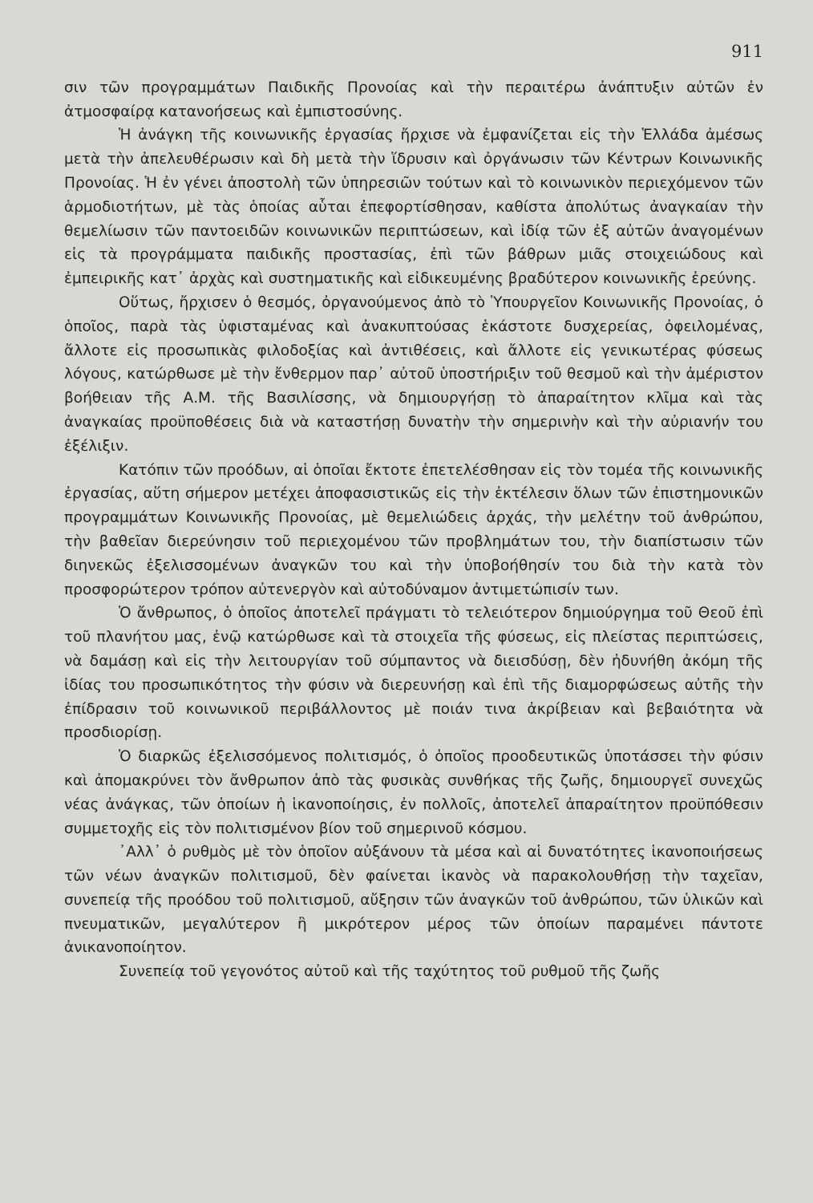911
σιν τῶν προγραμμάτων Παιδικῆς Προνοίας καὶ τὴν περαιτέρω ἀνάπτυξιν αὐτῶν ἐν ἀτμοσφαίρᾳ κατανοήσεως καὶ ἐμπιστοσύνης.
Ἡ ἀνάγκη τῆς κοινωνικῆς ἐργασίας ἤρχισε νὰ ἐμφανίζεται εἰς τὴν Ἑλλάδα ἀμέσως μετὰ τὴν ἀπελευθέρωσιν καὶ δὴ μετὰ τὴν ἵδρυσιν καὶ ὀργάνωσιν τῶν Κέντρων Κοινωνικῆς Προνοίας. Ἡ ἐν γένει ἀποστολὴ τῶν ὑπηρεσιῶν τούτων καὶ τὸ κοινωνικὸν περιεχόμενον τῶν ἁρμοδιοτήτων, μὲ τὰς ὁποίας αὗται ἐπεφορτίσθησαν, καθίστα ἀπολύτως ἀναγκαίαν τὴν θεμελίωσιν τῶν παντοειδῶν κοινωνικῶν περιπτώσεων, καὶ ἰδίᾳ τῶν ἐξ αὐτῶν ἀναγομένων εἰς τὰ προγράμματα παιδικῆς προστασίας, ἐπὶ τῶν βάθρων μιᾶς στοιχειώδους καὶ ἐμπειρικῆς κατ᾽ ἀρχὰς καὶ συστηματικῆς καὶ εἰδικευμένης βραδύτερον κοινωνικῆς ἐρεύνης.
Οὕτως, ἤρχισεν ὁ θεσμός, ὀργανούμενος ἀπὸ τὸ Ὑπουργεῖον Κοινωνικῆς Προνοίας, ὁ ὁποῖος, παρὰ τὰς ὑφισταμένας καὶ ἀνακυπτούσας ἑκάστοτε δυσχερείας, ὀφειλομένας, ἄλλοτε εἰς προσωπικὰς φιλοδοξίας καὶ ἀντιθέσεις, καὶ ἄλλοτε εἰς γενικωτέρας φύσεως λόγους, κατώρθωσε μὲ τὴν ἔνθερμον παρ᾽ αὐτοῦ ὑποστήριξιν τοῦ θεσμοῦ καὶ τὴν ἀμέριστον βοήθειαν τῆς Α.Μ. τῆς Βασιλίσσης, νὰ δημιουργήσῃ τὸ ἀπαραίτητον κλῖμα καὶ τὰς ἀναγκαίας προϋποθέσεις διὰ νὰ καταστήσῃ δυνατὴν τὴν σημερινὴν καὶ τὴν αὐριανήν του ἐξέλιξιν.
Κατόπιν τῶν προόδων, αἱ ὁποῖαι ἔκτοτε ἐπετελέσθησαν εἰς τὸν τομέα τῆς κοινωνικῆς ἐργασίας, αὕτη σήμερον μετέχει ἀποφασιστικῶς εἰς τὴν ἐκτέλεσιν ὅλων τῶν ἐπιστημονικῶν προγραμμάτων Κοινωνικῆς Προνοίας, μὲ θεμελιώδεις ἀρχάς, τὴν μελέτην τοῦ ἀνθρώπου, τὴν βαθεῖαν διερεύνησιν τοῦ περιεχομένου τῶν προβλημάτων του, τὴν διαπίστωσιν τῶν διηνεκῶς ἐξελισσομένων ἀναγκῶν του καὶ τὴν ὑποβοήθησίν του διὰ τὴν κατὰ τὸν προσφορώτερον τρόπον αὐτενεργὸν καὶ αὐτοδύναμον ἀντιμετώπισίν των.
Ὁ ἄνθρωπος, ὁ ὁποῖος ἀποτελεῖ πράγματι τὸ τελειότερον δημιούργημα τοῦ Θεοῦ ἐπὶ τοῦ πλανήτου μας, ἐνῷ κατώρθωσε καὶ τὰ στοιχεῖα τῆς φύσεως, εἰς πλείστας περιπτώσεις, νὰ δαμάσῃ καὶ εἰς τὴν λειτουργίαν τοῦ σύμπαντος νὰ διεισδύσῃ, δὲν ἠδυνήθη ἀκόμη τῆς ἰδίας του προσωπικότητος τὴν φύσιν νὰ διερευνήσῃ καὶ ἐπὶ τῆς διαμορφώσεως αὐτῆς τὴν ἐπίδρασιν τοῦ κοινωνικοῦ περιβάλλοντος μὲ ποιάν τινα ἀκρίβειαν καὶ βεβαιότητα νὰ προσδιορίσῃ.
Ὁ διαρκῶς ἐξελισσόμενος πολιτισμός, ὁ ὁποῖος προοδευτικῶς ὑποτάσσει τὴν φύσιν καὶ ἀπομακρύνει τὸν ἄνθρωπον ἀπὸ τὰς φυσικὰς συνθήκας τῆς ζωῆς, δημιουργεῖ συνεχῶς νέας ἀνάγκας, τῶν ὁποίων ἡ ἱκανοποίησις, ἐν πολλοῖς, ἀποτελεῖ ἀπαραίτητον προϋπόθεσιν συμμετοχῆς εἰς τὸν πολιτισμένον βίον τοῦ σημερινοῦ κόσμου.
᾽Αλλ᾽ ὁ ρυθμὸς μὲ τὸν ὁποῖον αὐξάνουν τὰ μέσα καὶ αἱ δυνατότητες ἱκανοποιήσεως τῶν νέων ἀναγκῶν πολιτισμοῦ, δὲν φαίνεται ἱκανὸς νὰ παρακολουθήσῃ τὴν ταχεῖαν, συνεπείᾳ τῆς προόδου τοῦ πολιτισμοῦ, αὔξησιν τῶν ἀναγκῶν τοῦ ἀνθρώπου, τῶν ὑλικῶν καὶ πνευματικῶν, μεγαλύτερον ἢ μικρότερον μέρος τῶν ὁποίων παραμένει πάντοτε ἀνικανοποίητον.
Συνεπείᾳ τοῦ γεγονότος αὐτοῦ καὶ τῆς ταχύτητος τοῦ ρυθμοῦ τῆς ζωῆς